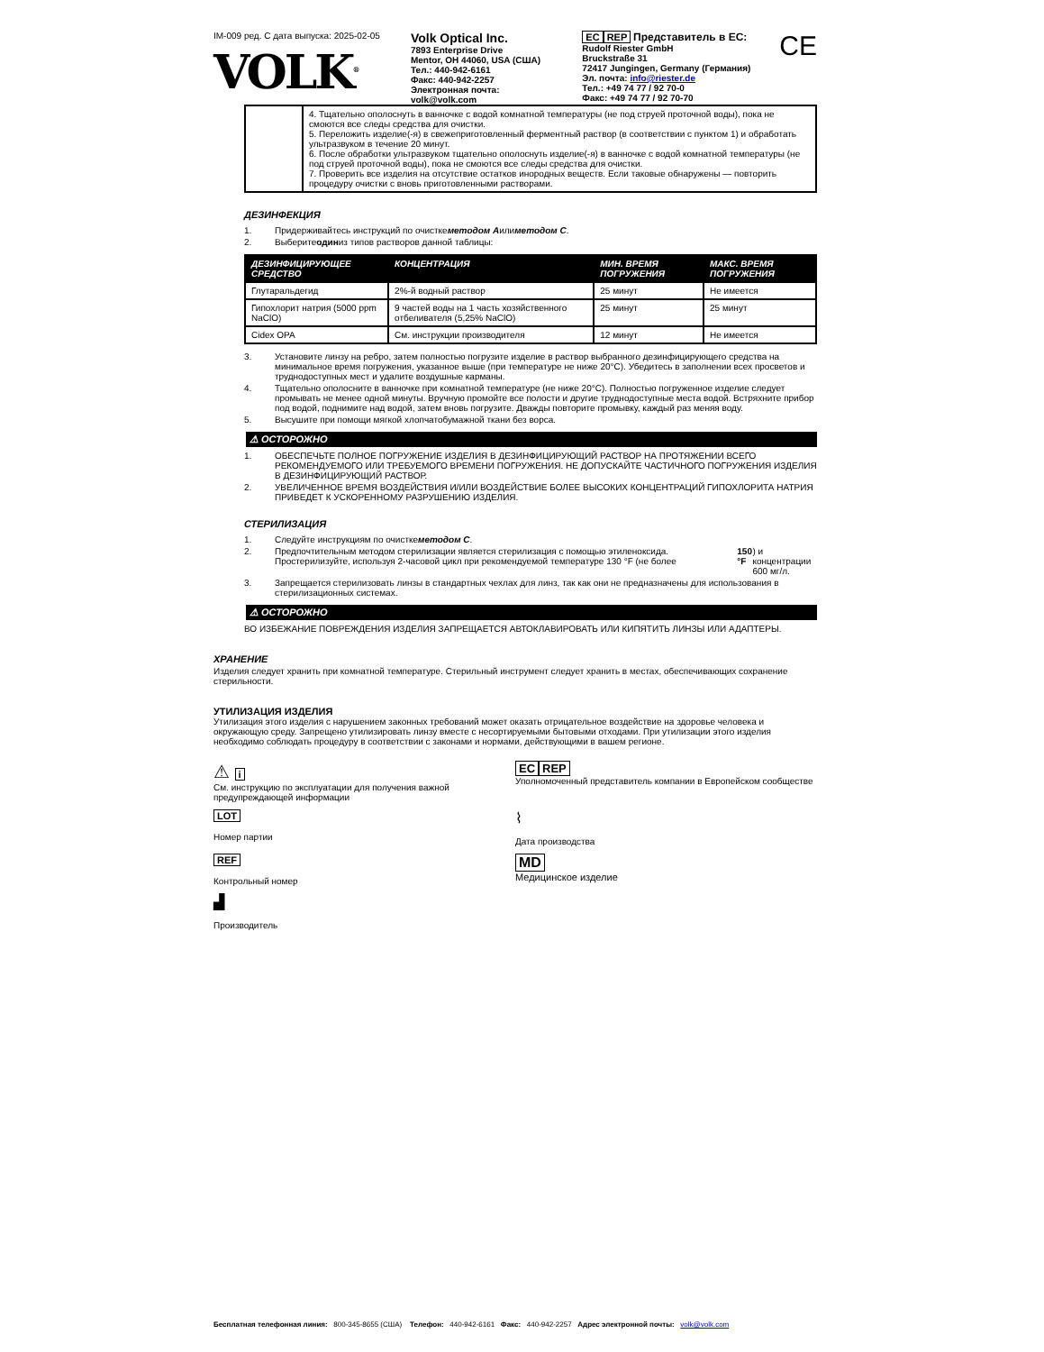IM-009 ред. C дата выпуска: 2025-02-05
VOLK<sup>®</sup>
Volk Optical Inc.
7893 Enterprise Drive
Mentor, OH 44060, USA (США)
Тел.: 440-942-6161
Факс: 440-942-2257
Электронная почта:
volk@volk.com
EC REP Представитель в ЕС:
Rudolf Riester GmbH
Bruckstraße 31
72417 Jungingen, Germany (Германия)
Эл. почта: info@riester.de
Тел.: +49 74 77 / 92 70-0
Факс: +49 74 77 / 92 70-70
CE
| | 4. Тщательно ополоснуть в ванночке с водой комнатной температуры (не под струей проточной воды), пока не смоются все следы средства для очистки. 5. Переложить изделие(-я) в свежеприготовленный ферментный раствор (в соответствии с пунктом 1) и обработать ультразвуком в течение 20 минут. 6. После обработки ультразвуком тщательно ополоснуть изделие(-я) в ванночке с водой комнатной температуры (не под струей проточной воды), пока не смоются все следы средства для очистки. 7. Проверить все изделия на отсутствие остатков инородных веществ. Если таковые обнаружены — повторить процедуру очистки с вновь приготовленными растворами. |
ДЕЗИНФЕКЦИЯ
1. Придерживайтесь инструкций по очистке методом A или методом C.
2. Выберите один из типов растворов данной таблицы:
| ДЕЗИНФИЦИРУЮЩЕЕ СРЕДСТВО | КОНЦЕНТРАЦИЯ | МИН. ВРЕМЯ ПОГРУЖЕНИЯ | МАКС. ВРЕМЯ ПОГРУЖЕНИЯ |
| --- | --- | --- | --- |
| Глутаральдегид | 2%-й водный раствор | 25 минут | Не имеется |
| Гипохлорит натрия (5000 ppm NaClO) | 9 частей воды на 1 часть хозяйственного отбеливателя (5,25% NaClO) | 25 минут | 25 минут |
| Cidex OPA | См. инструкции производителя | 12 минут | Не имеется |
3. Установите линзу на ребро, затем полностью погрузите изделие в раствор выбранного дезинфицирующего средства на минимальное время погружения, указанное выше (при температуре не ниже 20°C). Убедитесь в заполнении всех просветов и труднодоступных мест и удалите воздушные карманы.
4. Тщательно ополосните в ванночке при комнатной температуре (не ниже 20°C). Полностью погруженное изделие следует промывать не менее одной минуты. Вручную промойте все полости и другие труднодоступные места водой. Встряхните прибор под водой, поднимите над водой, затем вновь погрузите. Дважды повторите промывку, каждый раз меняя воду.
5. Высушите при помощи мягкой хлопчатобумажной ткани без ворса.
⚠ ОСТОРОЖНО
1. ОБЕСПЕЧЬТЕ ПОЛНОЕ ПОГРУЖЕНИЕ ИЗДЕЛИЯ В ДЕЗИНФИЦИРУЮЩИЙ РАСТВОР НА ПРОТЯЖЕНИИ ВСЕГО РЕКОМЕНДУЕМОГО ИЛИ ТРЕБУЕМОГО ВРЕМЕНИ ПОГРУЖЕНИЯ. НЕ ДОПУСКАЙТЕ ЧАСТИЧНОГО ПОГРУЖЕНИЯ ИЗДЕЛИЯ В ДЕЗИНФИЦИРУЮЩИЙ РАСТВОР.
2. УВЕЛИЧЕННОЕ ВРЕМЯ ВОЗДЕЙСТВИЯ И/ИЛИ ВОЗДЕЙСТВИЕ БОЛЕЕ ВЫСОКИХ КОНЦЕНТРАЦИЙ ГИПОХЛОРИТА НАТРИЯ ПРИВЕДЕТ К УСКОРЕННОМУ РАЗРУШЕНИЮ ИЗДЕЛИЯ.
СТЕРИЛИЗАЦИЯ
1. Следуйте инструкциям по очистке методом C.
2. Предпочтительным методом стерилизации является стерилизация с помощью этиленоксида. Простерилизуйте, используя 2-часовой цикл при рекомендуемой температуре 130 °F (не более 150 °F) и концентрации 600 мг/л.
3. Запрещается стерилизовать линзы в стандартных чехлах для линз, так как они не предназначены для использования в стерилизационных системах.
⚠ ОСТОРОЖНО
ВО ИЗБЕЖАНИЕ ПОВРЕЖДЕНИЯ ИЗДЕЛИЯ ЗАПРЕЩАЕТСЯ АВТОКЛАВИРОВАТЬ ИЛИ КИПЯТИТЬ ЛИНЗЫ ИЛИ АДАПТЕРЫ.
ХРАНЕНИЕ
Изделия следует хранить при комнатной температуре. Стерильный инструмент следует хранить в местах, обеспечивающих сохранение стерильности.
УТИЛИЗАЦИЯ ИЗДЕЛИЯ
Утилизация этого изделия с нарушением законных требований может оказать отрицательное воздействие на здоровье человека и окружающую среду. Запрещено утилизировать линзу вместе с несортируемыми бытовыми отходами. При утилизации этого изделия необходимо соблюдать процедуру в соответствии с законами и нормами, действующими в вашем регионе.
⚠ i
См. инструкцию по эксплуатации для получения важной предупреждающей информации
EC REP
Уполномоченный представитель компании в Европейском сообществе
LOT
Номер партии
⌇
Дата производства
REF
Контрольный номер
MD
Медицинское изделие
▟
Производитель
Бесплатная телефонная линия: 800-345-8655 (США) Телефон: 440-942-6161 Факс: 440-942-2257 Адрес электронной почты: volk@volk.com